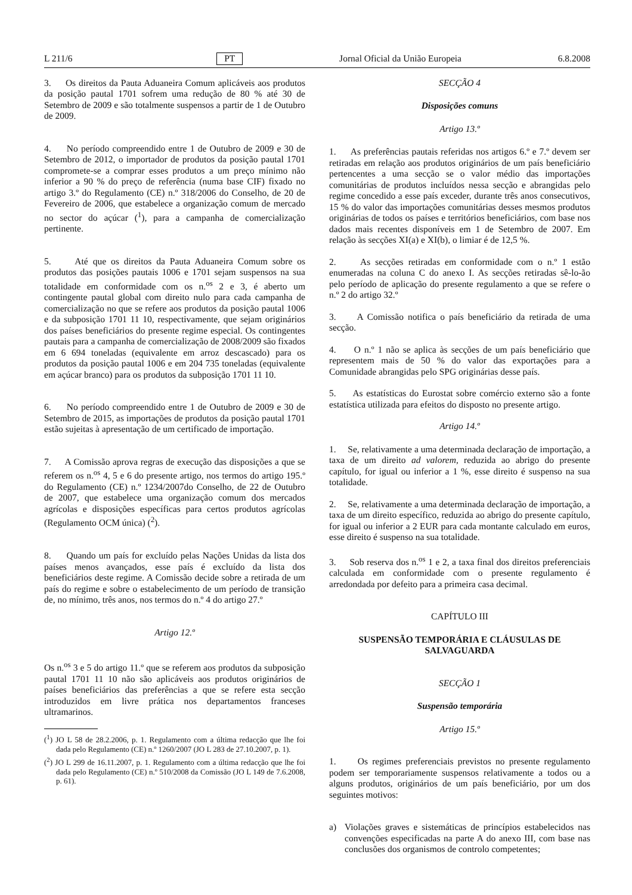L 211/6 PT Jornal Oficial da União Europeia 6.8.2008
3. Os direitos da Pauta Aduaneira Comum aplicáveis aos produtos da posição pautal 1701 sofrem uma redução de 80 % até 30 de Setembro de 2009 e são totalmente suspensos a partir de 1 de Outubro de 2009.
4. No período compreendido entre 1 de Outubro de 2009 e 30 de Setembro de 2012, o importador de produtos da posição pautal 1701 compromete-se a comprar esses produtos a um preço mínimo não inferior a 90 % do preço de referência (numa base CIF) fixado no artigo 3.º do Regulamento (CE) n.º 318/2006 do Conselho, de 20 de Fevereiro de 2006, que estabelece a organização comum de mercado no sector do açúcar (<sup>1</sup>), para a campanha de comercialização pertinente.
5. Até que os direitos da Pauta Aduaneira Comum sobre os produtos das posições pautais 1006 e 1701 sejam suspensos na sua totalidade em conformidade com os n.<sup>os</sup> 2 e 3, é aberto um contingente pautal global com direito nulo para cada campanha de comercialização no que se refere aos produtos da posição pautal 1006 e da subposição 1701 11 10, respectivamente, que sejam originários dos países beneficiários do presente regime especial. Os contingentes pautais para a campanha de comercialização de 2008/2009 são fixados em 6 694 toneladas (equivalente em arroz descascado) para os produtos da posição pautal 1006 e em 204 735 toneladas (equivalente em açúcar branco) para os produtos da subposição 1701 11 10.
6. No período compreendido entre 1 de Outubro de 2009 e 30 de Setembro de 2015, as importações de produtos da posição pautal 1701 estão sujeitas à apresentação de um certificado de importação.
7. A Comissão aprova regras de execução das disposições a que se referem os n.<sup>os</sup> 4, 5 e 6 do presente artigo, nos termos do artigo 195.º do Regulamento (CE) n.º 1234/2007do Conselho, de 22 de Outubro de 2007, que estabelece uma organização comum dos mercados agrícolas e disposições específicas para certos produtos agrícolas (Regulamento OCM única) (<sup>2</sup>).
8. Quando um país for excluído pelas Nações Unidas da lista dos países menos avançados, esse país é excluído da lista dos beneficiários deste regime. A Comissão decide sobre a retirada de um país do regime e sobre o estabelecimento de um período de transição de, no mínimo, três anos, nos termos do n.º 4 do artigo 27.º
Artigo 12.º
Os n.<sup>os</sup> 3 e 5 do artigo 11.º que se referem aos produtos da subposição pautal 1701 11 10 não são aplicáveis aos produtos originários de países beneficiários das preferências a que se refere esta secção introduzidos em livre prática nos departamentos franceses ultramarinos.
(<sup>1</sup>) JO L 58 de 28.2.2006, p. 1. Regulamento com a última redacção que lhe foi dada pelo Regulamento (CE) n.º 1260/2007 (JO L 283 de 27.10.2007, p. 1).
(<sup>2</sup>) JO L 299 de 16.11.2007, p. 1. Regulamento com a última redacção que lhe foi dada pelo Regulamento (CE) n.º 510/2008 da Comissão (JO L 149 de 7.6.2008, p. 61).
SECÇÃO 4
Disposições comuns
Artigo 13.º
1. As preferências pautais referidas nos artigos 6.º e 7.º devem ser retiradas em relação aos produtos originários de um país beneficiário pertencentes a uma secção se o valor médio das importações comunitárias de produtos incluídos nessa secção e abrangidas pelo regime concedido a esse país exceder, durante três anos consecutivos, 15 % do valor das importações comunitárias desses mesmos produtos originárias de todos os países e territórios beneficiários, com base nos dados mais recentes disponíveis em 1 de Setembro de 2007. Em relação às secções XI(a) e XI(b), o limiar é de 12,5 %.
2. As secções retiradas em conformidade com o n.º 1 estão enumeradas na coluna C do anexo I. As secções retiradas sê-lo-ão pelo período de aplicação do presente regulamento a que se refere o n.º 2 do artigo 32.º
3. A Comissão notifica o país beneficiário da retirada de uma secção.
4. O n.º 1 não se aplica às secções de um país beneficiário que representem mais de 50 % do valor das exportações para a Comunidade abrangidas pelo SPG originárias desse país.
5. As estatísticas do Eurostat sobre comércio externo são a fonte estatística utilizada para efeitos do disposto no presente artigo.
Artigo 14.º
1. Se, relativamente a uma determinada declaração de importação, a taxa de um direito ad valorem, reduzida ao abrigo do presente capítulo, for igual ou inferior a 1 %, esse direito é suspenso na sua totalidade.
2. Se, relativamente a uma determinada declaração de importação, a taxa de um direito específico, reduzida ao abrigo do presente capítulo, for igual ou inferior a 2 EUR para cada montante calculado em euros, esse direito é suspenso na sua totalidade.
3. Sob reserva dos n.<sup>os</sup> 1 e 2, a taxa final dos direitos preferenciais calculada em conformidade com o presente regulamento é arredondada por defeito para a primeira casa decimal.
CAPÍTULO III
SUSPENSÃO TEMPORÁRIA E CLÁUSULAS DE SALVAGUARDA
SECÇÃO 1
Suspensão temporária
Artigo 15.º
1. Os regimes preferenciais previstos no presente regulamento podem ser temporariamente suspensos relativamente a todos ou a alguns produtos, originários de um país beneficiário, por um dos seguintes motivos:
a) Violações graves e sistemáticas de princípios estabelecidos nas convenções especificadas na parte A do anexo III, com base nas conclusões dos organismos de controlo competentes;